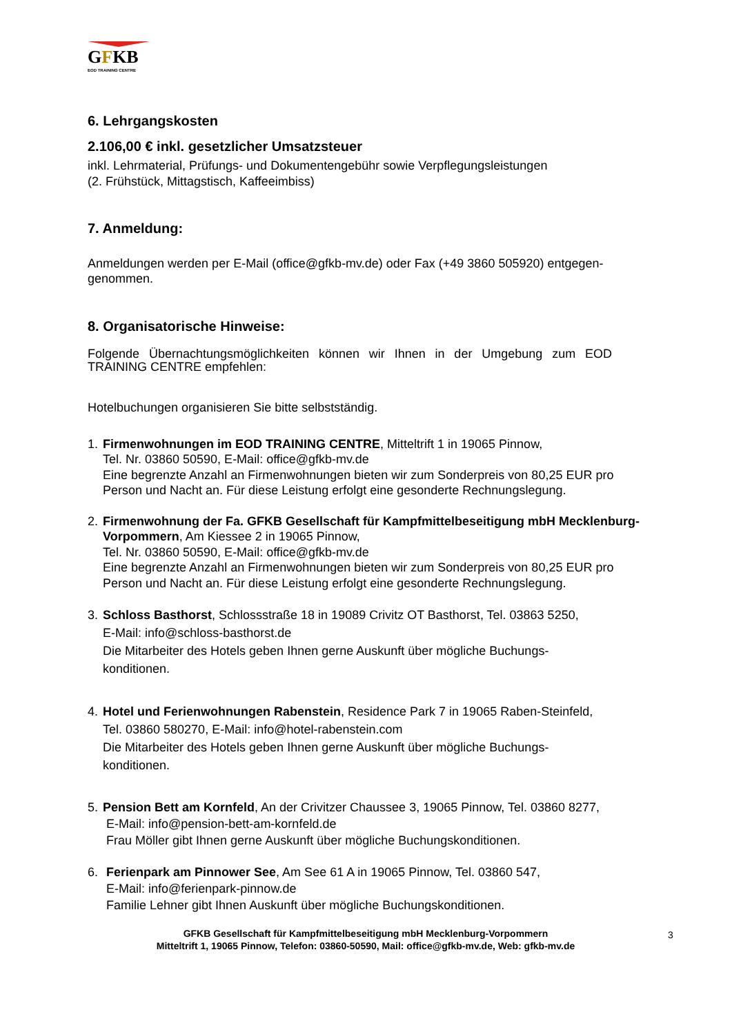GFKB
EOD TRAINING CENTRE
6. Lehrgangskosten
2.106,00 € inkl. gesetzlicher Umsatzsteuer
inkl. Lehrmaterial, Prüfungs- und Dokumentengebühr sowie Verpflegungsleistungen
(2. Frühstück, Mittagstisch, Kaffeeimbiss)
7. Anmeldung:
Anmeldungen werden per E-Mail (office@gfkb-mv.de) oder Fax (+49 3860 505920) entgegen-
genommen.
8. Organisatorische Hinweise:
Folgende Übernachtungsmöglichkeiten können wir Ihnen in der Umgebung zum EOD TRAINING CENTRE empfehlen:
Hotelbuchungen organisieren Sie bitte selbstständig.
1. Firmenwohnungen im EOD TRAINING CENTRE, Mitteltrift 1 in 19065 Pinnow,
Tel. Nr. 03860 50590, E-Mail: office@gfkb-mv.de
Eine begrenzte Anzahl an Firmenwohnungen bieten wir zum Sonderpreis von 80,25 EUR pro Person und Nacht an. Für diese Leistung erfolgt eine gesonderte Rechnungslegung.
2. Firmenwohnung der Fa. GFKB Gesellschaft für Kampfmittelbeseitigung mbH Mecklenburg-Vorpommern, Am Kiessee 2 in 19065 Pinnow,
Tel. Nr. 03860 50590, E-Mail: office@gfkb-mv.de
Eine begrenzte Anzahl an Firmenwohnungen bieten wir zum Sonderpreis von 80,25 EUR pro Person und Nacht an. Für diese Leistung erfolgt eine gesonderte Rechnungslegung.
3. Schloss Basthorst, Schlossstraße 18 in 19089 Crivitz OT Basthorst, Tel. 03863 5250,
E-Mail: info@schloss-basthorst.de
Die Mitarbeiter des Hotels geben Ihnen gerne Auskunft über mögliche Buchungs-
konditionen.
4. Hotel und Ferienwohnungen Rabenstein, Residence Park 7 in 19065 Raben-Steinfeld,
Tel. 03860 580270, E-Mail: info@hotel-rabenstein.com
Die Mitarbeiter des Hotels geben Ihnen gerne Auskunft über mögliche Buchungs-
konditionen.
5. Pension Bett am Kornfeld, An der Crivitzer Chaussee 3, 19065 Pinnow, Tel. 03860 8277,
E-Mail: info@pension-bett-am-kornfeld.de
Frau Möller gibt Ihnen gerne Auskunft über mögliche Buchungskonditionen.
6. Ferienpark am Pinnower See, Am See 61 A in 19065 Pinnow, Tel. 03860 547,
E-Mail: info@ferienpark-pinnow.de
Familie Lehner gibt Ihnen Auskunft über mögliche Buchungskonditionen.
GFKB Gesellschaft für Kampfmittelbeseitigung mbH Mecklenburg-Vorpommern
Mitteltrift 1, 19065 Pinnow, Telefon: 03860-50590, Mail: office@gfkb-mv.de, Web: gfkb-mv.de
3